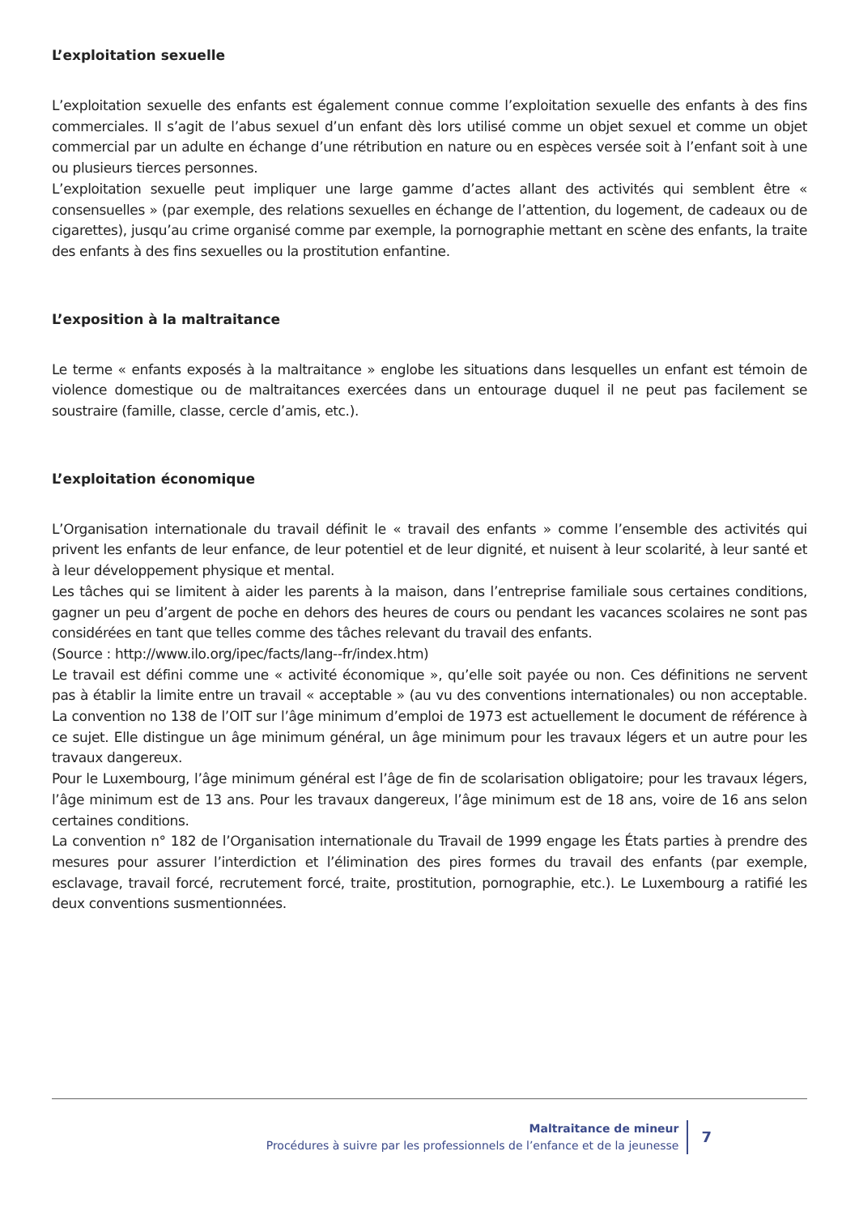L’exploitation sexuelle
L’exploitation sexuelle des enfants est également connue comme l’exploitation sexuelle des enfants à des fins commerciales. Il s’agit de l’abus sexuel d’un enfant dès lors utilisé comme un objet sexuel et comme un objet commercial par un adulte en échange d’une rétribution en nature ou en espèces versée soit à l’enfant soit à une ou plusieurs tierces personnes.
L’exploitation sexuelle peut impliquer une large gamme d’actes allant des activités qui semblent être « consensuelles » (par exemple, des relations sexuelles en échange de l’attention, du logement, de cadeaux ou de cigarettes), jusqu’au crime organisé comme par exemple, la pornographie mettant en scène des enfants, la traite des enfants à des fins sexuelles ou la prostitution enfantine.
L’exposition à la maltraitance
Le terme « enfants exposés à la maltraitance » englobe les situations dans lesquelles un enfant est témoin de violence domestique ou de maltraitances exercées dans un entourage duquel il ne peut pas facilement se soustraire (famille, classe, cercle d’amis, etc.).
L’exploitation économique
L’Organisation internationale du travail définit le « travail des enfants » comme l’ensemble des activités qui privent les enfants de leur enfance, de leur potentiel et de leur dignité, et nuisent à leur scolarité, à leur santé et à leur développement physique et mental.
Les tâches qui se limitent à aider les parents à la maison, dans l’entreprise familiale sous certaines conditions, gagner un peu d’argent de poche en dehors des heures de cours ou pendant les vacances scolaires ne sont pas considérées en tant que telles comme des tâches relevant du travail des enfants.
(Source : http://www.ilo.org/ipec/facts/lang--fr/index.htm)
Le travail est défini comme une « activité économique », qu’elle soit payée ou non. Ces définitions ne servent pas à établir la limite entre un travail « acceptable » (au vu des conventions internationales) ou non acceptable. La convention no 138 de l’OIT sur l’âge minimum d’emploi de 1973 est actuellement le document de référence à ce sujet. Elle distingue un âge minimum général, un âge minimum pour les travaux légers et un autre pour les travaux dangereux.
Pour le Luxembourg, l’âge minimum général est l’âge de fin de scolarisation obligatoire; pour les travaux légers, l’âge minimum est de 13 ans. Pour les travaux dangereux, l’âge minimum est de 18 ans, voire de 16 ans selon certaines conditions.
La convention n° 182 de l’Organisation internationale du Travail de 1999 engage les États parties à prendre des mesures pour assurer l’interdiction et l’élimination des pires formes du travail des enfants (par exemple, esclavage, travail forcé, recrutement forcé, traite, prostitution, pornographie, etc.). Le Luxembourg a ratifié les deux conventions susmentionnées.
Maltraitance de mineur
Procédures à suivre par les professionnels de l’enfance et de la jeunesse
7